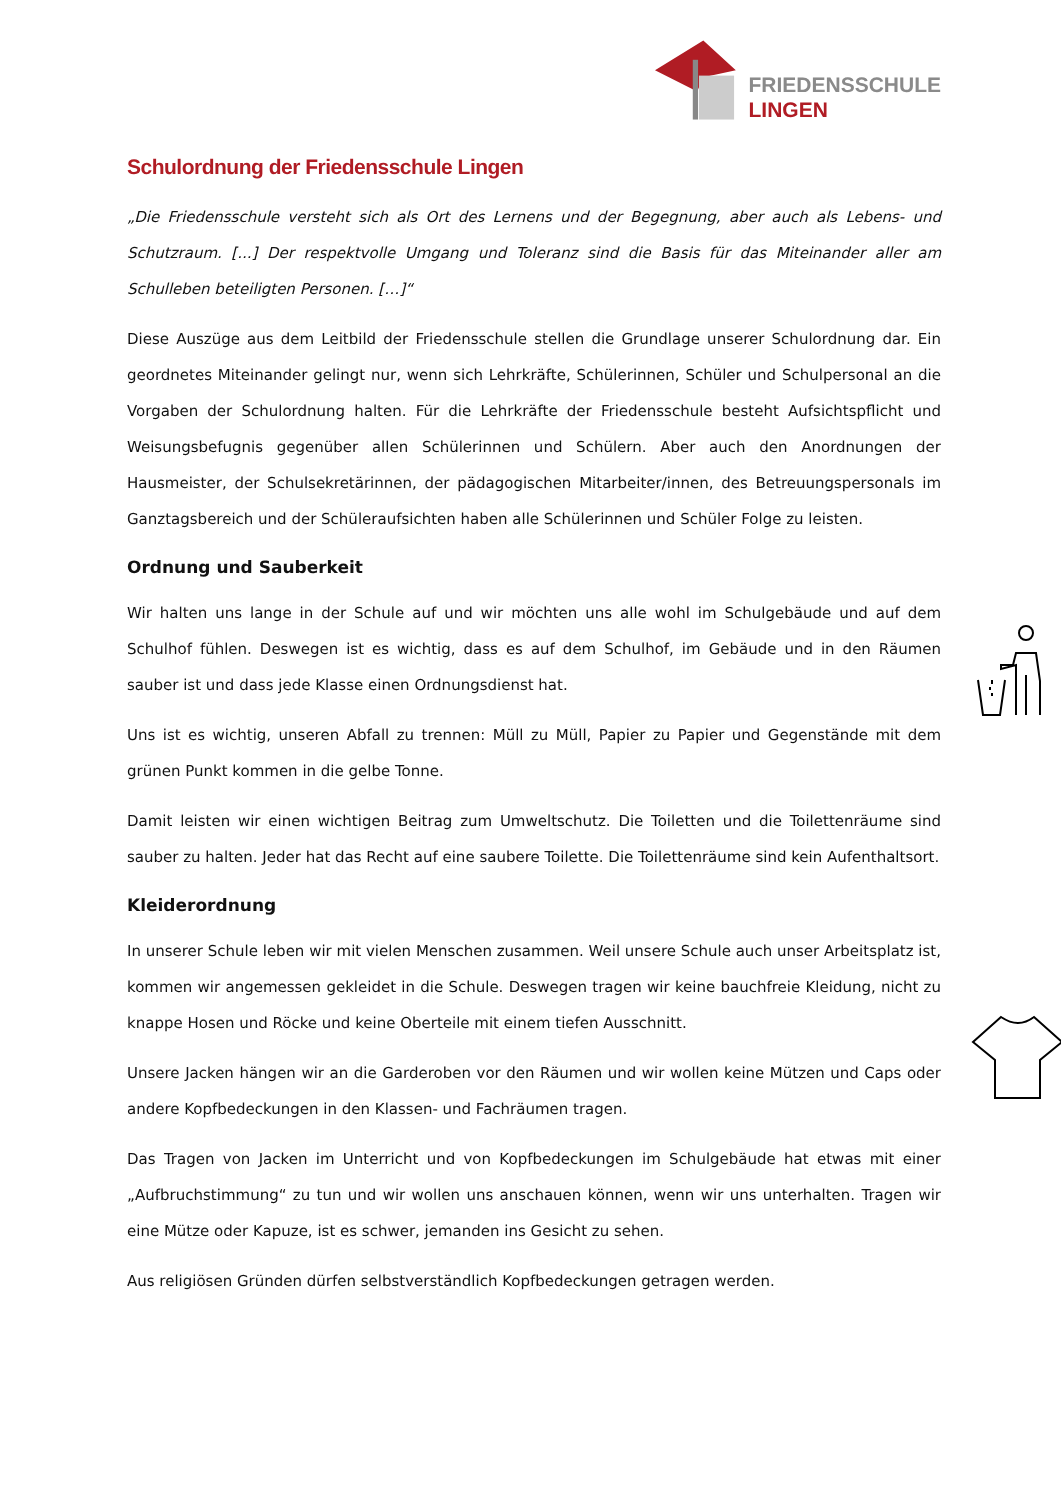FRIEDENSSCHULE
LINGEN
Schulordnung der Friedensschule Lingen
„Die Friedensschule versteht sich als Ort des Lernens und der Begegnung, aber auch als Lebens- und Schutzraum. [...] Der respektvolle Umgang und Toleranz sind die Basis für das Miteinander aller am Schulleben beteiligten Personen. […]“
Diese Auszüge aus dem Leitbild der Friedensschule stellen die Grundlage unserer Schulordnung dar. Ein geordnetes Miteinander gelingt nur, wenn sich Lehrkräfte, Schülerinnen, Schüler und Schulpersonal an die Vorgaben der Schulordnung halten. Für die Lehrkräfte der Friedensschule besteht Aufsichtspflicht und Weisungsbefugnis gegenüber allen Schülerinnen und Schülern. Aber auch den Anordnungen der Hausmeister, der Schulsekretärinnen, der pädagogischen Mitarbeiter/innen, des Betreuungspersonals im Ganztagsbereich und der Schüleraufsichten haben alle Schülerinnen und Schüler Folge zu leisten.
Ordnung und Sauberkeit
Wir halten uns lange in der Schule auf und wir möchten uns alle wohl im Schulgebäude und auf dem Schulhof fühlen. Deswegen ist es wichtig, dass es auf dem Schulhof, im Gebäude und in den Räumen sauber ist und dass jede Klasse einen Ordnungsdienst hat.
Uns ist es wichtig, unseren Abfall zu trennen: Müll zu Müll, Papier zu Papier und Gegenstände mit dem grünen Punkt kommen in die gelbe Tonne.
Damit leisten wir einen wichtigen Beitrag zum Umweltschutz. Die Toiletten und die Toilettenräume sind sauber zu halten. Jeder hat das Recht auf eine saubere Toilette. Die Toilettenräume sind kein Aufenthaltsort.
Kleiderordnung
In unserer Schule leben wir mit vielen Menschen zusammen. Weil unsere Schule auch unser Arbeitsplatz ist, kommen wir angemessen gekleidet in die Schule. Deswegen tragen wir keine bauchfreie Kleidung, nicht zu knappe Hosen und Röcke und keine Oberteile mit einem tiefen Ausschnitt.
Unsere Jacken hängen wir an die Garderoben vor den Räumen und wir wollen keine Mützen und Caps oder andere Kopfbedeckungen in den Klassen- und Fachräumen tragen.
Das Tragen von Jacken im Unterricht und von Kopfbedeckungen im Schulgebäude hat etwas mit einer „Aufbruchstimmung“ zu tun und wir wollen uns anschauen können, wenn wir uns unterhalten. Tragen wir eine Mütze oder Kapuze, ist es schwer, jemanden ins Gesicht zu sehen.
Aus religiösen Gründen dürfen selbstverständlich Kopfbedeckungen getragen werden.